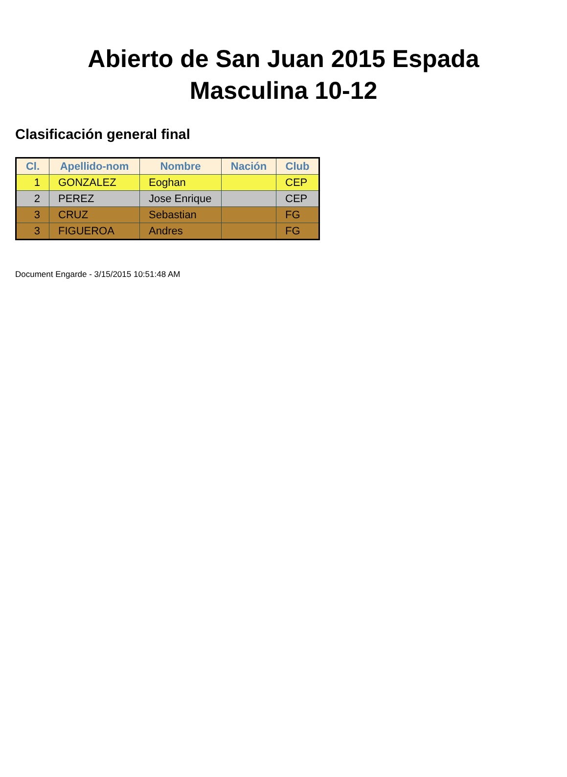Abierto de San Juan 2015 Espada
Masculina 10-12
Clasificación general final
| Cl. | Apellido-nom | Nombre | Nación | Club |
| --- | --- | --- | --- | --- |
| 1 | GONZALEZ | Eoghan | | CEP |
| 2 | PEREZ | Jose Enrique | | CEP |
| 3 | CRUZ | Sebastian | | FG |
| 3 | FIGUEROA | Andres | | FG |
Document Engarde - 3/15/2015 10:51:48 AM